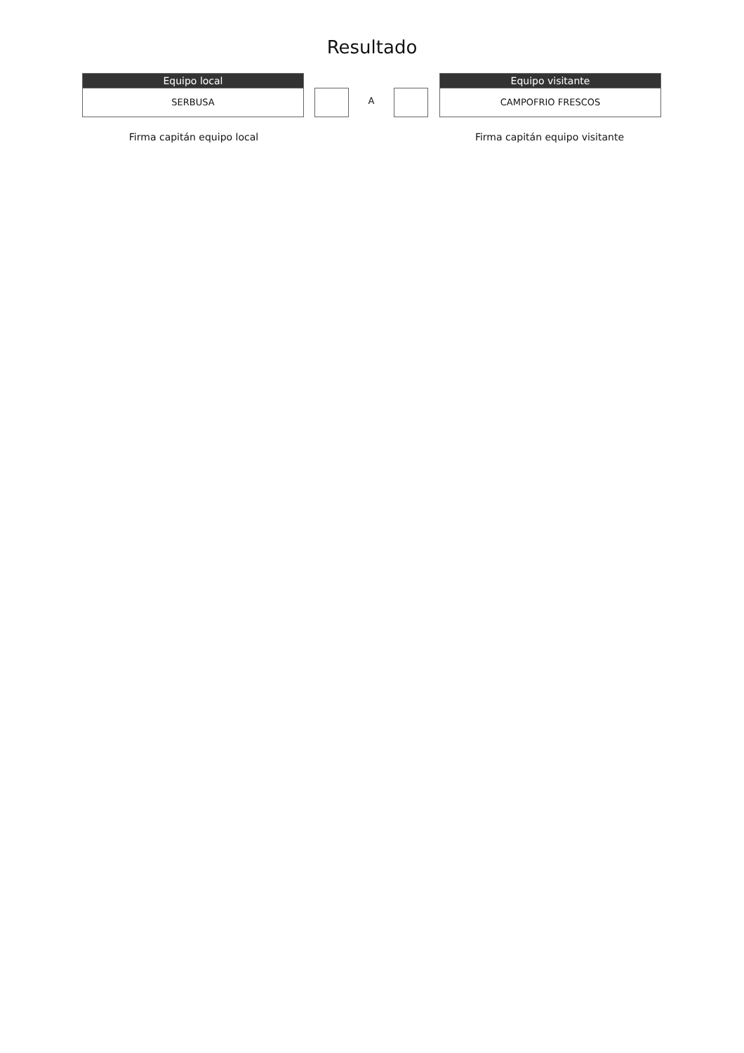Resultado
Equipo local
SERBUSA
A
Equipo visitante
CAMPOFRIO FRESCOS
Firma capitán equipo local Firma capitán equipo visitante